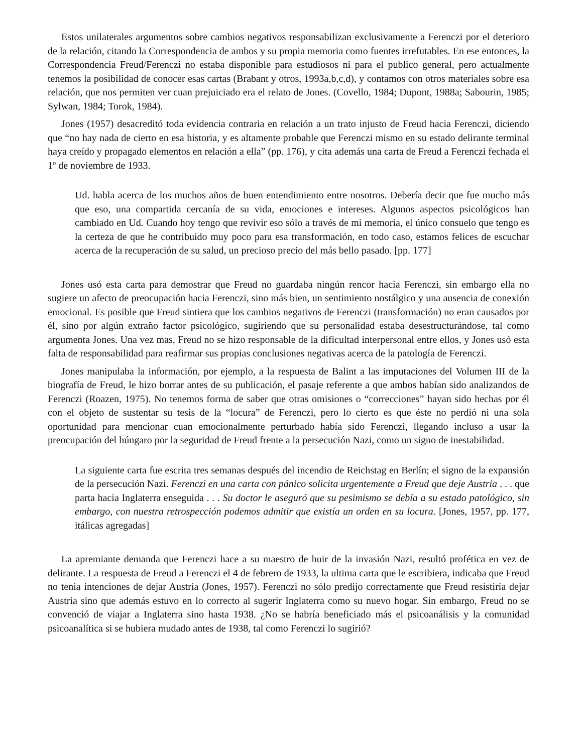Estos unilaterales argumentos sobre cambios negativos responsabilizan exclusivamente a Ferenczi por el deterioro de la relación, citando la Correspondencia de ambos y su propia memoria como fuentes irrefutables. En ese entonces, la Correspondencia Freud/Ferenczi no estaba disponible para estudiosos ni para el publico general, pero actualmente tenemos la posibilidad de conocer esas cartas (Brabant y otros, 1993a,b,c,d), y contamos con otros materiales sobre esa relación, que nos permiten ver cuan prejuiciado era el relato de Jones. (Covello, 1984; Dupont, 1988a; Sabourin, 1985; Sylwan, 1984; Torok, 1984).
Jones (1957) desacreditó toda evidencia contraria en relación a un trato injusto de Freud hacia Ferenczi, diciendo que “no hay nada de cierto en esa historia, y es altamente probable que Ferenczi mismo en su estado delirante terminal haya creído y propagado elementos en relación a ella” (pp. 176), y cita además una carta de Freud a Ferenczi fechada el 1º de noviembre de 1933.
Ud. habla acerca de los muchos años de buen entendimiento entre nosotros. Debería decir que fue mucho más que eso, una compartida cercanía de su vida, emociones e intereses. Algunos aspectos psicológicos han cambiado en Ud. Cuando hoy tengo que revivir eso sólo a través de mi memoria, el único consuelo que tengo es la certeza de que he contribuido muy poco para esa transformación, en todo caso, estamos felices de escuchar acerca de la recuperación de su salud, un precioso precio del más bello pasado. [pp. 177]
Jones usó esta carta para demostrar que Freud no guardaba ningún rencor hacia Ferenczi, sin embargo ella no sugiere un afecto de preocupación hacia Ferenczi, sino más bien, un sentimiento nostálgico y una ausencia de conexión emocional. Es posible que Freud sintiera que los cambios negativos de Ferenczi (transformación) no eran causados por él, sino por algún extraño factor psicológico, sugiriendo que su personalidad estaba desestructurándose, tal como argumenta Jones. Una vez mas, Freud no se hizo responsable de la dificultad interpersonal entre ellos, y Jones usó esta falta de responsabilidad para reafirmar sus propias conclusiones negativas acerca de la patología de Ferenczi.
Jones manipulaba la información, por ejemplo, a la respuesta de Balint a las imputaciones del Volumen III de la biografía de Freud, le hizo borrar antes de su publicación, el pasaje referente a que ambos habían sido analizandos de Ferenczi (Roazen, 1975). No tenemos forma de saber que otras omisiones o “correcciones” hayan sido hechas por él con el objeto de sustentar su tesis de la “locura” de Ferenczi, pero lo cierto es que éste no perdió ni una sola oportunidad para mencionar cuan emocionalmente perturbado había sido Ferenczi, llegando incluso a usar la preocupación del húngaro por la seguridad de Freud frente a la persecución Nazi, como un signo de inestabilidad.
La siguiente carta fue escrita tres semanas después del incendio de Reichstag en Berlín; el signo de la expansión de la persecución Nazi. Ferenczi en una carta con pánico solicita urgentemente a Freud que deje Austria . . . que parta hacia Inglaterra enseguida . . . Su doctor le aseguró que su pesimismo se debía a su estado patológico, sin embargo, con nuestra retrospección podemos admitir que existía un orden en su locura. [Jones, 1957, pp. 177, itálicas agregadas]
La apremiante demanda que Ferenczi hace a su maestro de huir de la invasión Nazi, resultó profética en vez de delirante. La respuesta de Freud a Ferenczi el 4 de febrero de 1933, la ultima carta que le escribiera, indicaba que Freud no tenia intenciones de dejar Austria (Jones, 1957). Ferenczi no sólo predijo correctamente que Freud resistiría dejar Austria sino que además estuvo en lo correcto al sugerir Inglaterra como su nuevo hogar. Sin embargo, Freud no se convenció de viajar a Inglaterra sino hasta 1938. ¿No se habría beneficiado más el psicoanálisis y la comunidad psicoanalítica si se hubiera mudado antes de 1938, tal como Ferenczi lo sugirió?